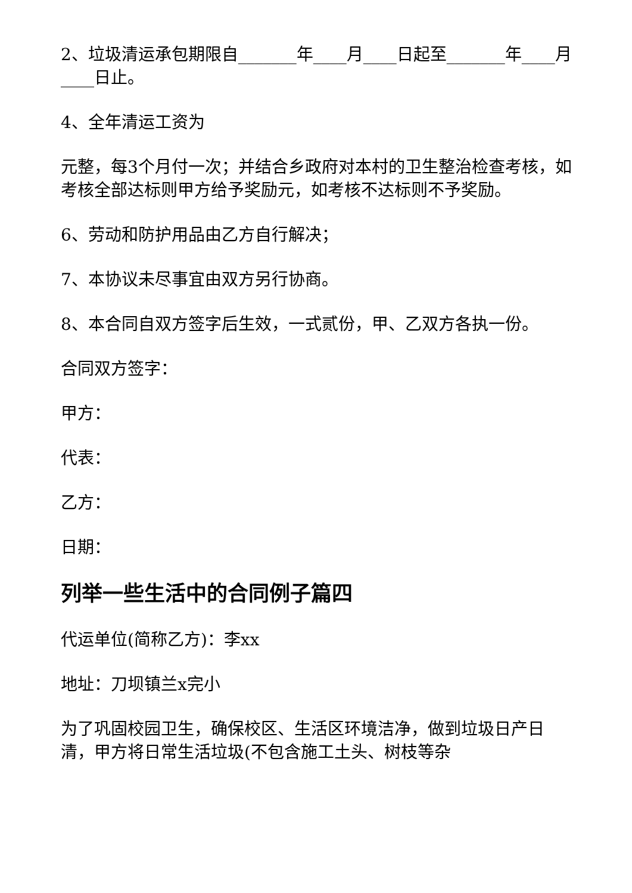2、垃圾清运承包期限自_______年____月____日起至_______年____月____日止。
4、全年清运工资为
元整，每3个月付一次；并结合乡政府对本村的卫生整治检查考核，如考核全部达标则甲方给予奖励元，如考核不达标则不予奖励。
6、劳动和防护用品由乙方自行解决；
7、本协议未尽事宜由双方另行协商。
8、本合同自双方签字后生效，一式贰份，甲、乙双方各执一份。
合同双方签字：
甲方：
代表：
乙方：
日期：
列举一些生活中的合同例子篇四
代运单位(简称乙方)：李xx
地址：刀坝镇兰x完小
为了巩固校园卫生，确保校区、生活区环境洁净，做到垃圾日产日清，甲方将日常生活垃圾(不包含施工土头、树枝等杂